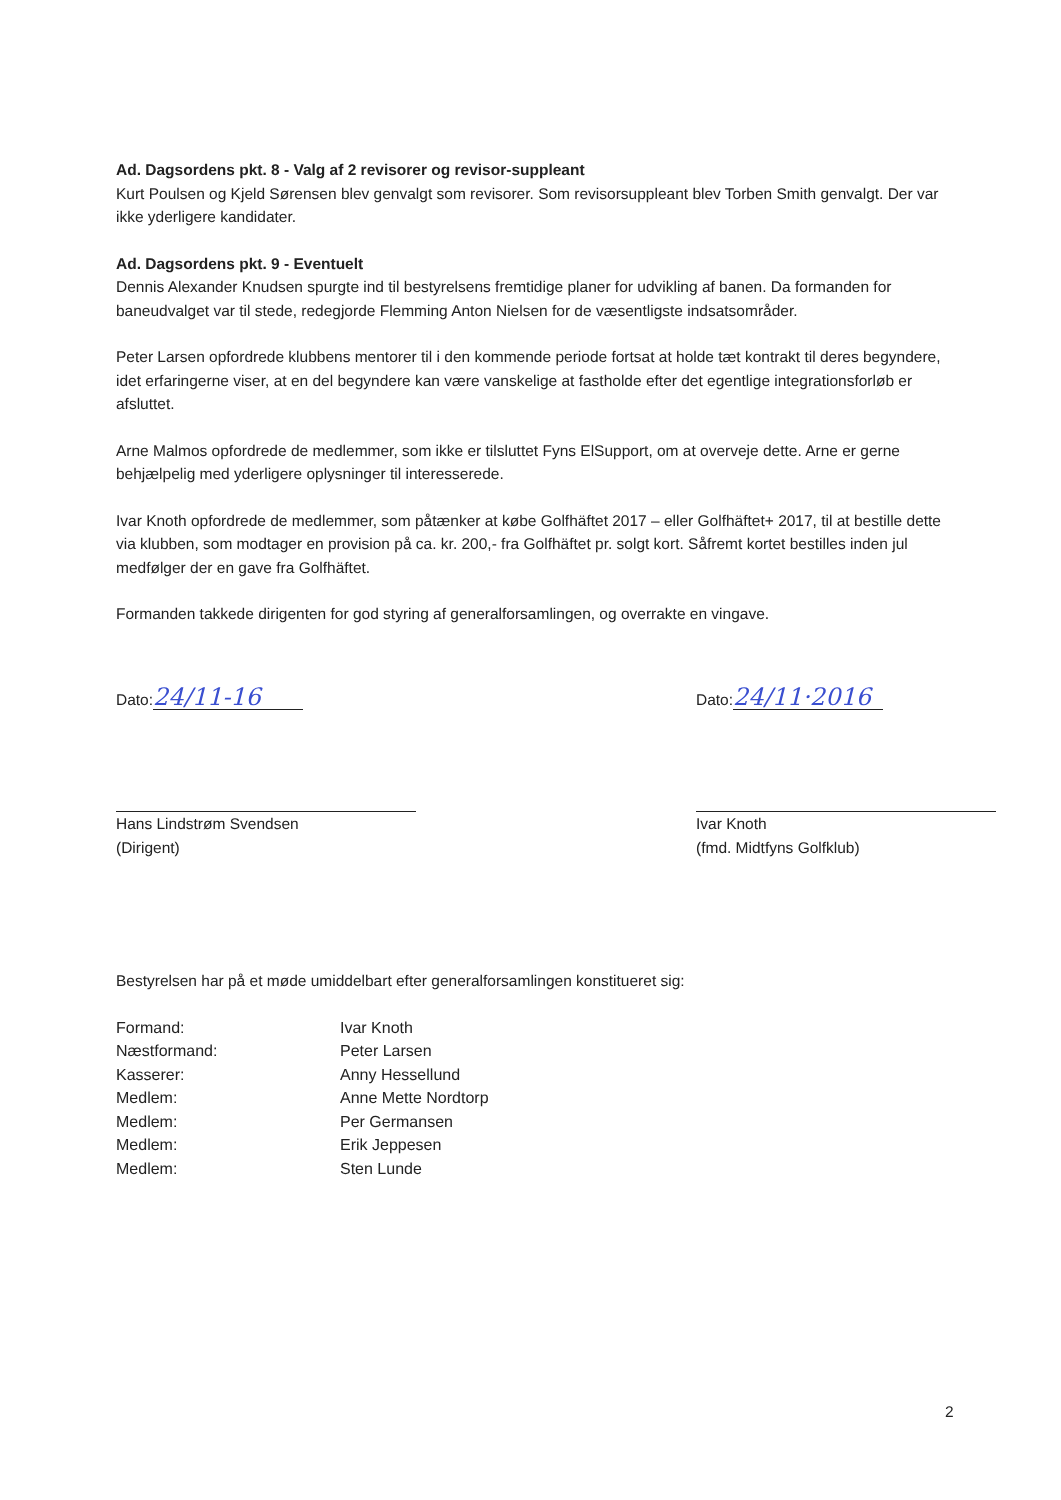Ad. Dagsordens pkt. 8 - Valg af 2 revisorer og revisor-suppleant
Kurt Poulsen og Kjeld Sørensen blev genvalgt som revisorer. Som revisorsuppleant blev Torben Smith genvalgt. Der var ikke yderligere kandidater.
Ad. Dagsordens pkt. 9 - Eventuelt
Dennis Alexander Knudsen spurgte ind til bestyrelsens fremtidige planer for udvikling af banen. Da formanden for baneudvalget var til stede, redegjorde Flemming Anton Nielsen for de væsentligste indsatsområder.
Peter Larsen opfordrede klubbens mentorer til i den kommende periode fortsat at holde tæt kontrakt til deres begyndere, idet erfaringerne viser, at en del begyndere kan være vanskelige at fastholde efter det egentlige integrationsforløb er afsluttet.
Arne Malmos opfordrede de medlemmer, som ikke er tilsluttet Fyns ElSupport, om at overveje dette. Arne er gerne behjælpelig med yderligere oplysninger til interesserede.
Ivar Knoth opfordrede de medlemmer, som påtænker at købe Golfhäftet 2017 – eller Golfhäftet+ 2017, til at bestille dette via klubben, som modtager en provision på ca. kr. 200,- fra Golfhäftet pr. solgt kort. Såfremt kortet bestilles inden jul medfølger der en gave fra Golfhäftet.
Formanden takkede dirigenten for god styring af generalforsamlingen, og overrakte en vingave.
Dato: 24/11-16
Hans Lindstrøm Svendsen
(Dirigent)
Dato: 24/11·2016
Ivar Knoth
(fmd. Midtfyns Golfklub)
Bestyrelsen har på et møde umiddelbart efter generalforsamlingen konstitueret sig:
| Formand: | Ivar Knoth |
| Næstformand: | Peter Larsen |
| Kasserer: | Anny Hessellund |
| Medlem: | Anne Mette Nordtorp |
| Medlem: | Per Germansen |
| Medlem: | Erik Jeppesen |
| Medlem: | Sten Lunde |
2